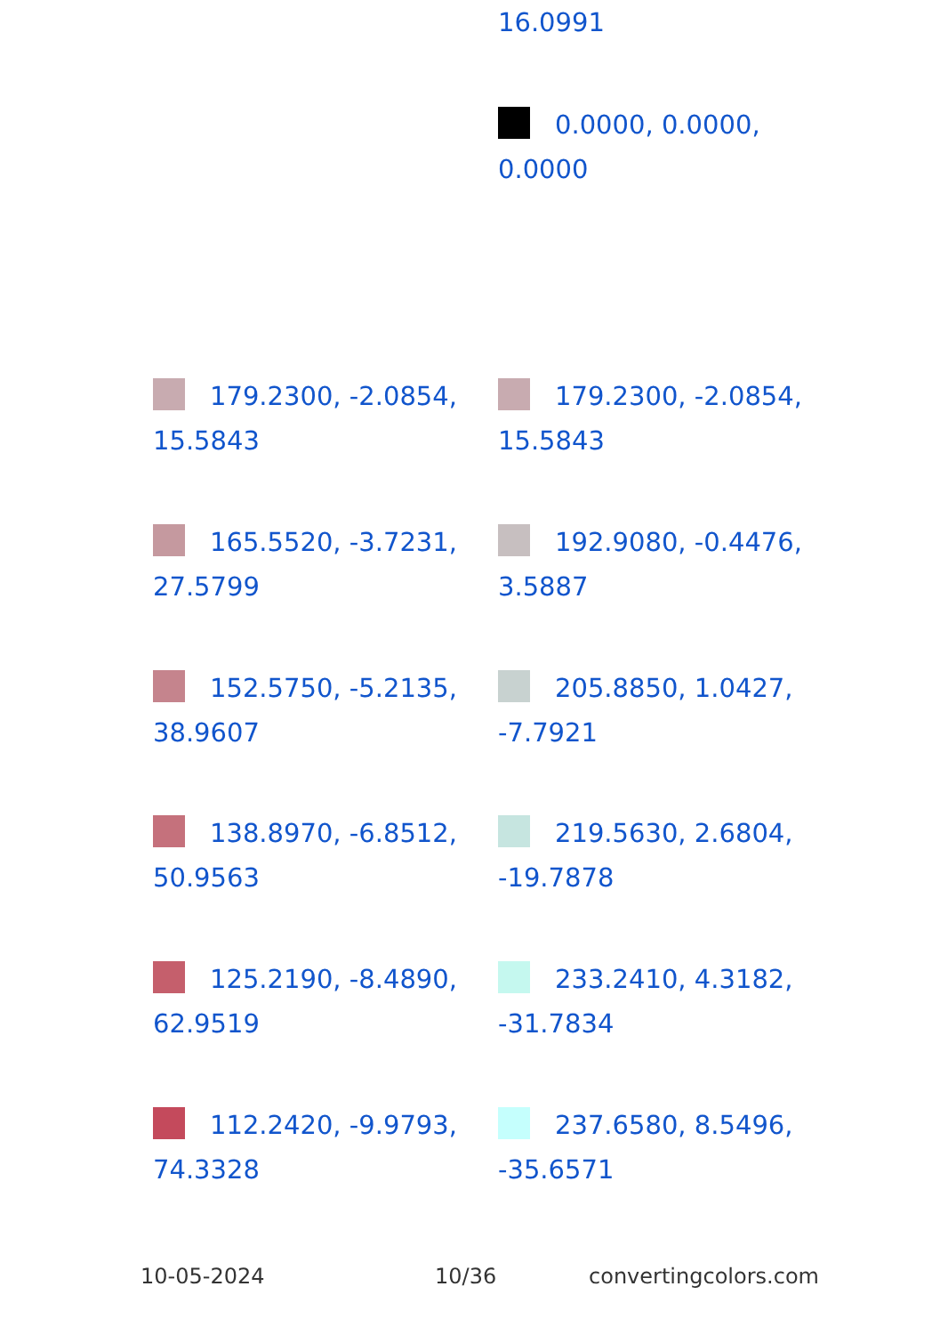16.0991
0.0000, 0.0000, 0.0000
179.2300, -2.0854, 15.5843
179.2300, -2.0854, 15.5843
165.5520, -3.7231, 27.5799
192.9080, -0.4476, 3.5887
152.5750, -5.2135, 38.9607
205.8850, 1.0427, -7.7921
138.8970, -6.8512, 50.9563
219.5630, 2.6804, -19.7878
125.2190, -8.4890, 62.9519
233.2410, 4.3182, -31.7834
112.2420, -9.9793, 74.3328
237.6580, 8.5496, -35.6571
10-05-2024 10/36 convertingcolors.com